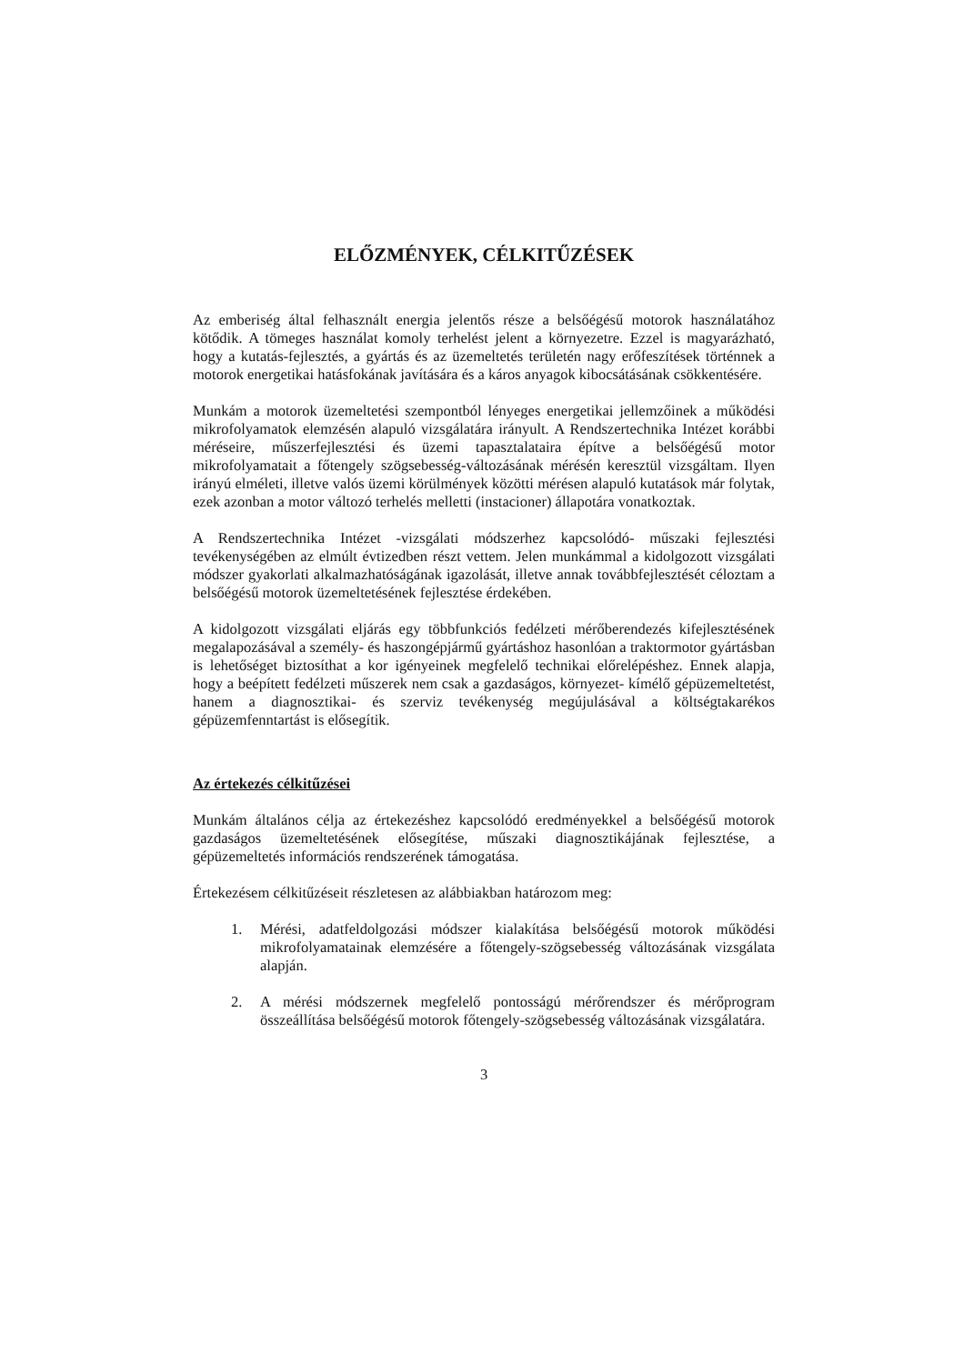ELŐZMÉNYEK, CÉLKITŰZÉSEK
Az emberiség által felhasznált energia jelentős része a belsőégésű motorok használatához kötődik. A tömeges használat komoly terhelést jelent a környezetre. Ezzel is magyarázható, hogy a kutatás-fejlesztés, a gyártás és az üzemeltetés területén nagy erőfeszítések történnek a motorok energetikai hatásfokának javítására és a káros anyagok kibocsátásának csökkentésére.
Munkám a motorok üzemeltetési szempontból lényeges energetikai jellemzőinek a működési mikrofolyamatok elemzésén alapuló vizsgálatára irányult. A Rendszertechnika Intézet korábbi méréseire, műszerfejlesztési és üzemi tapasztalataira építve a belsőégésű motor mikrofolyamatait a főtengely szögsebesség-változásának mérésén keresztül vizsgáltam. Ilyen irányú elméleti, illetve valós üzemi körülmények közötti mérésen alapuló kutatások már folytak, ezek azonban a motor változó terhelés melletti (instacioner) állapotára vonatkoztak.
A Rendszertechnika Intézet -vizsgálati módszerhez kapcsolódó- műszaki fejlesztési tevékenységében az elmúlt évtizedben részt vettem. Jelen munkámmal a kidolgozott vizsgálati módszer gyakorlati alkalmazhatóságának igazolását, illetve annak továbbfejlesztését céloztam a belsőégésű motorok üzemeltetésének fejlesztése érdekében.
A kidolgozott vizsgálati eljárás egy többfunkciós fedélzeti mérőberendezés kifejlesztésének megalapozásával a személy- és haszongépjármű gyártáshoz hasonlóan a traktormotor gyártásban is lehetőséget biztosíthat a kor igényeinek megfelelő technikai előrelépéshez. Ennek alapja, hogy a beépített fedélzeti műszerek nem csak a gazdaságos, környezet- kímélő gépüzemeltetést, hanem a diagnosztikai- és szerviz tevékenység megújulásával a költségtakarékos gépüzemfenntartást is elősegítik.
Az értekezés célkitűzései
Munkám általános célja az értekezéshez kapcsolódó eredményekkel a belsőégésű motorok gazdaságos üzemeltetésének elősegítése, műszaki diagnosztikájának fejlesztése, a gépüzemeltetés információs rendszerének támogatása.
Értekezésem célkitűzéseit részletesen az alábbiakban határozom meg:
1. Mérési, adatfeldolgozási módszer kialakítása belsőégésű motorok működési mikrofolyamatainak elemzésére a főtengely-szögsebesség változásának vizsgálata alapján.
2. A mérési módszernek megfelelő pontosságú mérőrendszer és mérőprogram összeállítása belsőégésű motorok főtengely-szögsebesség változásának vizsgálatára.
3